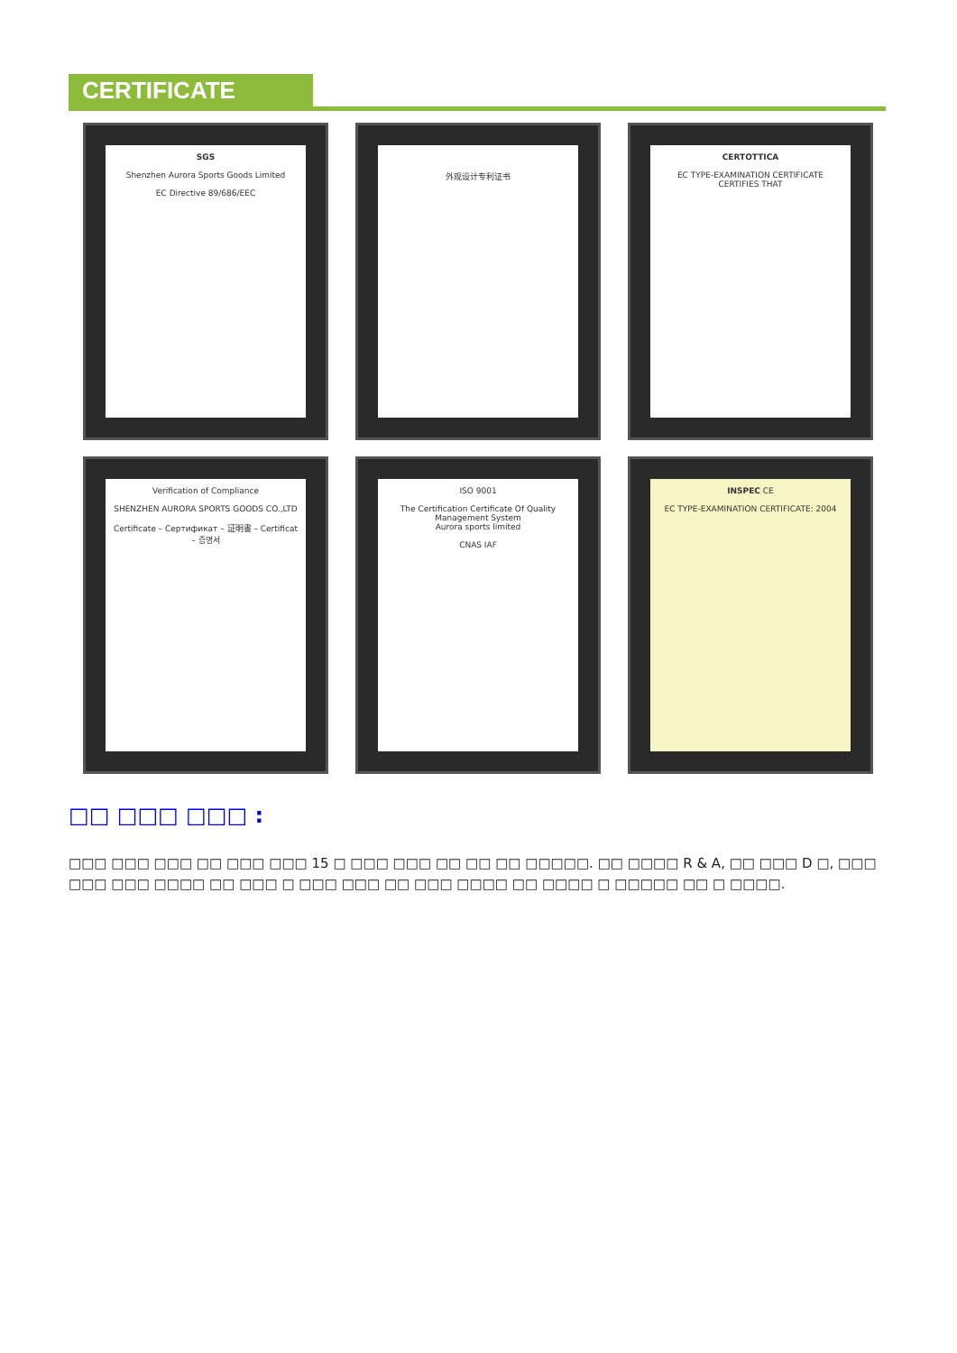CERTIFICATE
SGS
Shenzhen Aurora Sports Goods Limited
EC Directive 89/686/EEC
外观设计专利证书
CERTOTTICA
EC TYPE-EXAMINATION CERTIFICATE
CERTIFIES THAT
Verification of Compliance
SHENZHEN AURORA SPORTS GOODS CO.,LTD
Certificate – Сертификат – 証明書 – Certificat – 증명서
ISO 9001
The Certification Certificate Of Quality Management System
Aurora sports limited
CNAS IAF
INSPEC CE
EC TYPE-EXAMINATION CERTIFICATE: 2004
□□ □□□ □□□ :
□□□ □□□ □□□ □□ □□□ □□□ 15 □ □□□ □□□ □□ □□ □□ □□□□□. □□ □□□□ R & A, □□ □□□ D □, □□□ □□□ □□□ □□□□ □□ □□□ □ □□□ □□□ □□ □□□ □□□□ □□ □□□□ □ □□□□□ □□ □ □□□□.